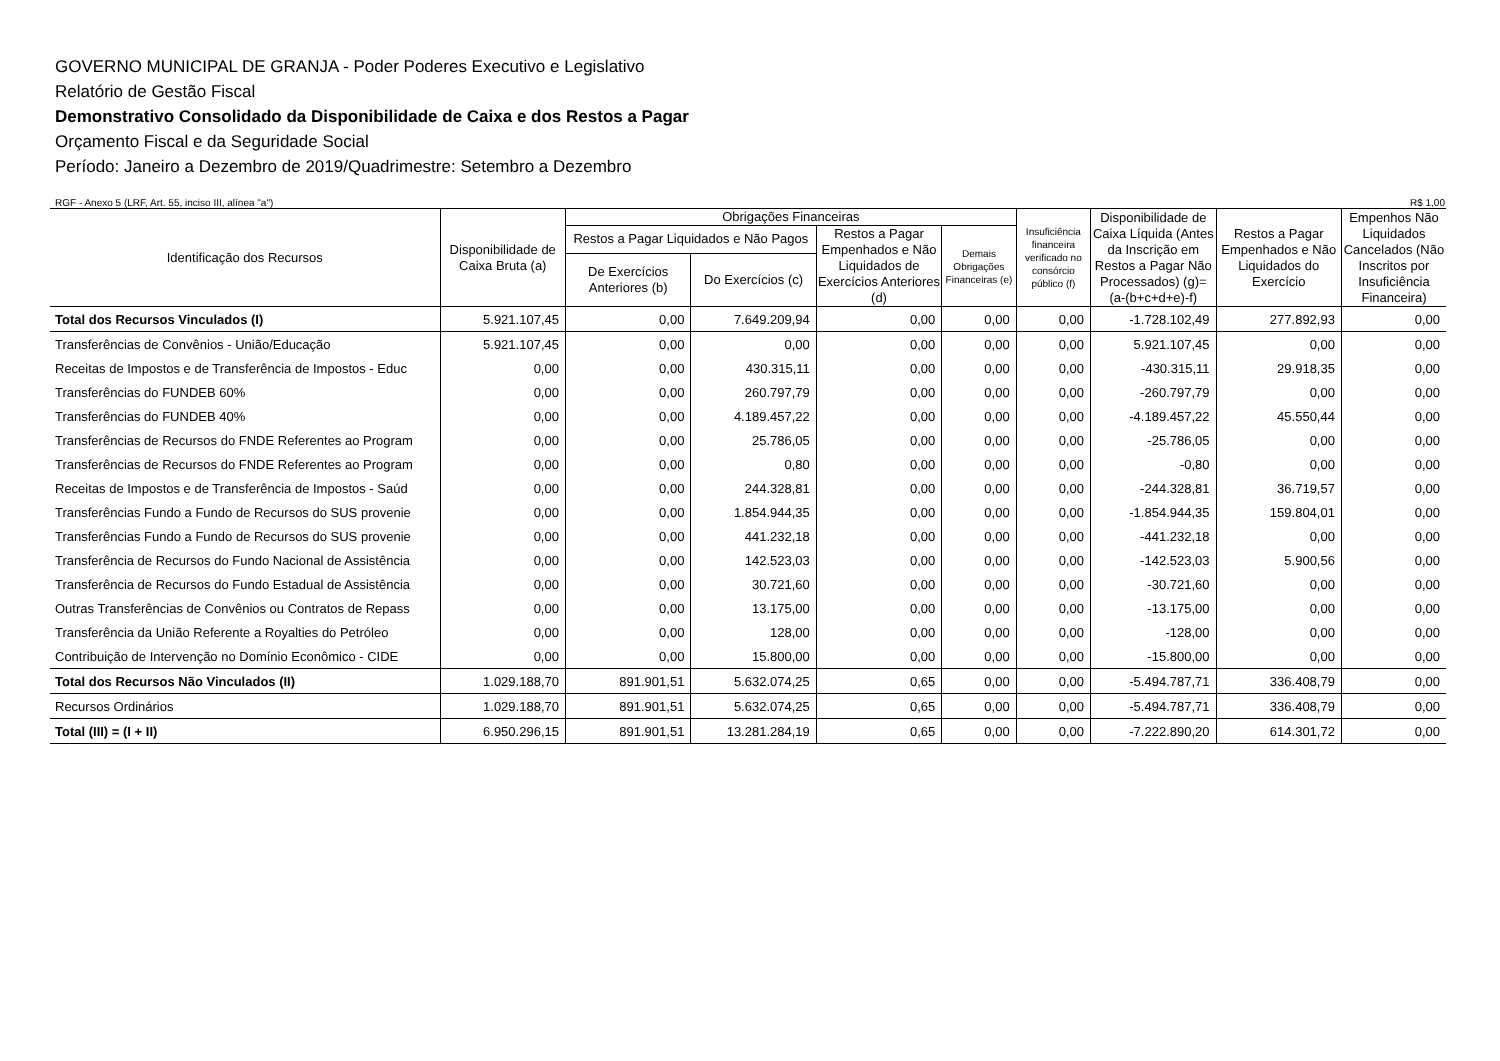GOVERNO MUNICIPAL DE GRANJA - Poder Poderes Executivo e Legislativo
Relatório de Gestão Fiscal
Demonstrativo Consolidado da Disponibilidade de Caixa e dos Restos a Pagar
Orçamento Fiscal e da Seguridade Social
Período: Janeiro a Dezembro de 2019/Quadrimestre: Setembro a Dezembro
RGF - Anexo 5 (LRF, Art. 55, inciso III, alínea "a") R$ 1,00
| Identificação dos Recursos | Disponibilidade de Caixa Bruta (a) | Obrigações Financeiras | | | | Insuficiência financeira verificado no consórcio público (f) | Disponibilidade de Caixa Líquida (Antes da Inscrição em Restos a Pagar Não Processados) (g)=(a-(b+c+d+e)-f) | Restos a Pagar Empenhados e Não Liquidados do Exercício | Empenhos Não Liquidados Cancelados (Não Inscritos por Insuficiência Financeira) |
| --- | --- | --- | --- | --- | --- | --- | --- | --- | --- |
| | | Restos a Pagar Liquidados e Não Pagos | | Restos a Pagar Empenhados e Não Liquidados de Exercícios Anteriores (d) | Demais Obrigações Financeiras (e) | | | | |
| | | De Exercícios Anteriores (b) | Do Exercícios (c) | | | | | | |
| Total dos Recursos Vinculados (I) | 5.921.107,45 | 0,00 | 7.649.209,94 | 0,00 | 0,00 | 0,00 | -1.728.102,49 | 277.892,93 | 0,00 |
| Transferências de Convênios - União/Educação | 5.921.107,45 | 0,00 | 0,00 | 0,00 | 0,00 | 0,00 | 5.921.107,45 | 0,00 | 0,00 |
| Receitas de Impostos e de Transferência de Impostos - Educ | 0,00 | 0,00 | 430.315,11 | 0,00 | 0,00 | 0,00 | -430.315,11 | 29.918,35 | 0,00 |
| Transferências do FUNDEB 60% | 0,00 | 0,00 | 260.797,79 | 0,00 | 0,00 | 0,00 | -260.797,79 | 0,00 | 0,00 |
| Transferências do FUNDEB 40% | 0,00 | 0,00 | 4.189.457,22 | 0,00 | 0,00 | 0,00 | -4.189.457,22 | 45.550,44 | 0,00 |
| Transferências de Recursos do FNDE Referentes ao Program | 0,00 | 0,00 | 25.786,05 | 0,00 | 0,00 | 0,00 | -25.786,05 | 0,00 | 0,00 |
| Transferências de Recursos do FNDE Referentes ao Program | 0,00 | 0,00 | 0,80 | 0,00 | 0,00 | 0,00 | -0,80 | 0,00 | 0,00 |
| Receitas de Impostos e de Transferência de Impostos - Saúd | 0,00 | 0,00 | 244.328,81 | 0,00 | 0,00 | 0,00 | -244.328,81 | 36.719,57 | 0,00 |
| Transferências Fundo a Fundo de Recursos do SUS provenie | 0,00 | 0,00 | 1.854.944,35 | 0,00 | 0,00 | 0,00 | -1.854.944,35 | 159.804,01 | 0,00 |
| Transferências Fundo a Fundo de Recursos do SUS provenie | 0,00 | 0,00 | 441.232,18 | 0,00 | 0,00 | 0,00 | -441.232,18 | 0,00 | 0,00 |
| Transferência de Recursos do Fundo Nacional de Assistência | 0,00 | 0,00 | 142.523,03 | 0,00 | 0,00 | 0,00 | -142.523,03 | 5.900,56 | 0,00 |
| Transferência de Recursos do Fundo Estadual de Assistência | 0,00 | 0,00 | 30.721,60 | 0,00 | 0,00 | 0,00 | -30.721,60 | 0,00 | 0,00 |
| Outras Transferências de Convênios ou Contratos de Repass | 0,00 | 0,00 | 13.175,00 | 0,00 | 0,00 | 0,00 | -13.175,00 | 0,00 | 0,00 |
| Transferência da União Referente a Royalties do Petróleo | 0,00 | 0,00 | 128,00 | 0,00 | 0,00 | 0,00 | -128,00 | 0,00 | 0,00 |
| Contribuição de Intervenção no Domínio Econômico - CIDE | 0,00 | 0,00 | 15.800,00 | 0,00 | 0,00 | 0,00 | -15.800,00 | 0,00 | 0,00 |
| Total dos Recursos Não Vinculados (II) | 1.029.188,70 | 891.901,51 | 5.632.074,25 | 0,65 | 0,00 | 0,00 | -5.494.787,71 | 336.408,79 | 0,00 |
| Recursos Ordinários | 1.029.188,70 | 891.901,51 | 5.632.074,25 | 0,65 | 0,00 | 0,00 | -5.494.787,71 | 336.408,79 | 0,00 |
| Total (III) = (I + II) | 6.950.296,15 | 891.901,51 | 13.281.284,19 | 0,65 | 0,00 | 0,00 | -7.222.890,20 | 614.301,72 | 0,00 |